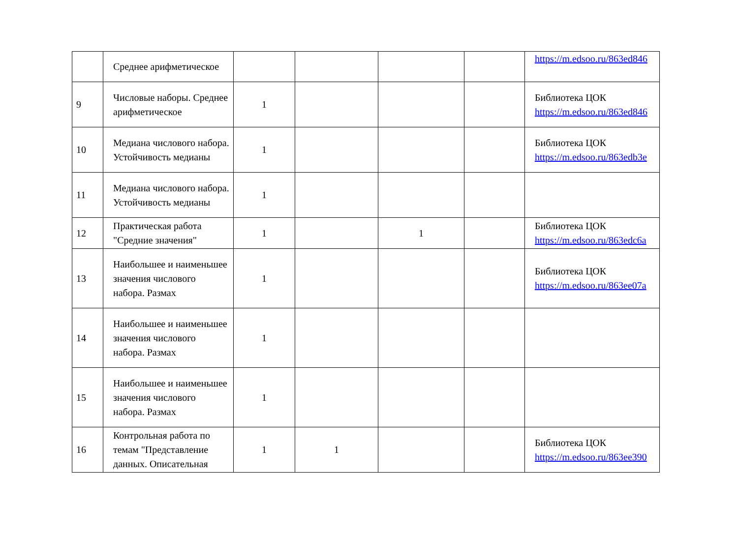| | Среднее арифметическое | | | | | https://m.edsoo.ru/863ed846 |
| 9 | Числовые наборы. Среднее арифметическое | 1 | | | | Библиотека ЦОК https://m.edsoo.ru/863ed846 |
| 10 | Медиана числового набора. Устойчивость медианы | 1 | | | | Библиотека ЦОК https://m.edsoo.ru/863edb3e |
| 11 | Медиана числового набора. Устойчивость медианы | 1 | | | | |
| 12 | Практическая работа "Средние значения" | 1 | | 1 | | Библиотека ЦОК https://m.edsoo.ru/863edc6a |
| 13 | Наибольшее и наименьшее значения числового набора. Размах | 1 | | | | Библиотека ЦОК https://m.edsoo.ru/863ee07a |
| 14 | Наибольшее и наименьшее значения числового набора. Размах | 1 | | | | |
| 15 | Наибольшее и наименьшее значения числового набора. Размах | 1 | | | | |
| 16 | Контрольная работа по темам "Представление данных. Описательная | 1 | 1 | | | Библиотека ЦОК https://m.edsoo.ru/863ee390 |